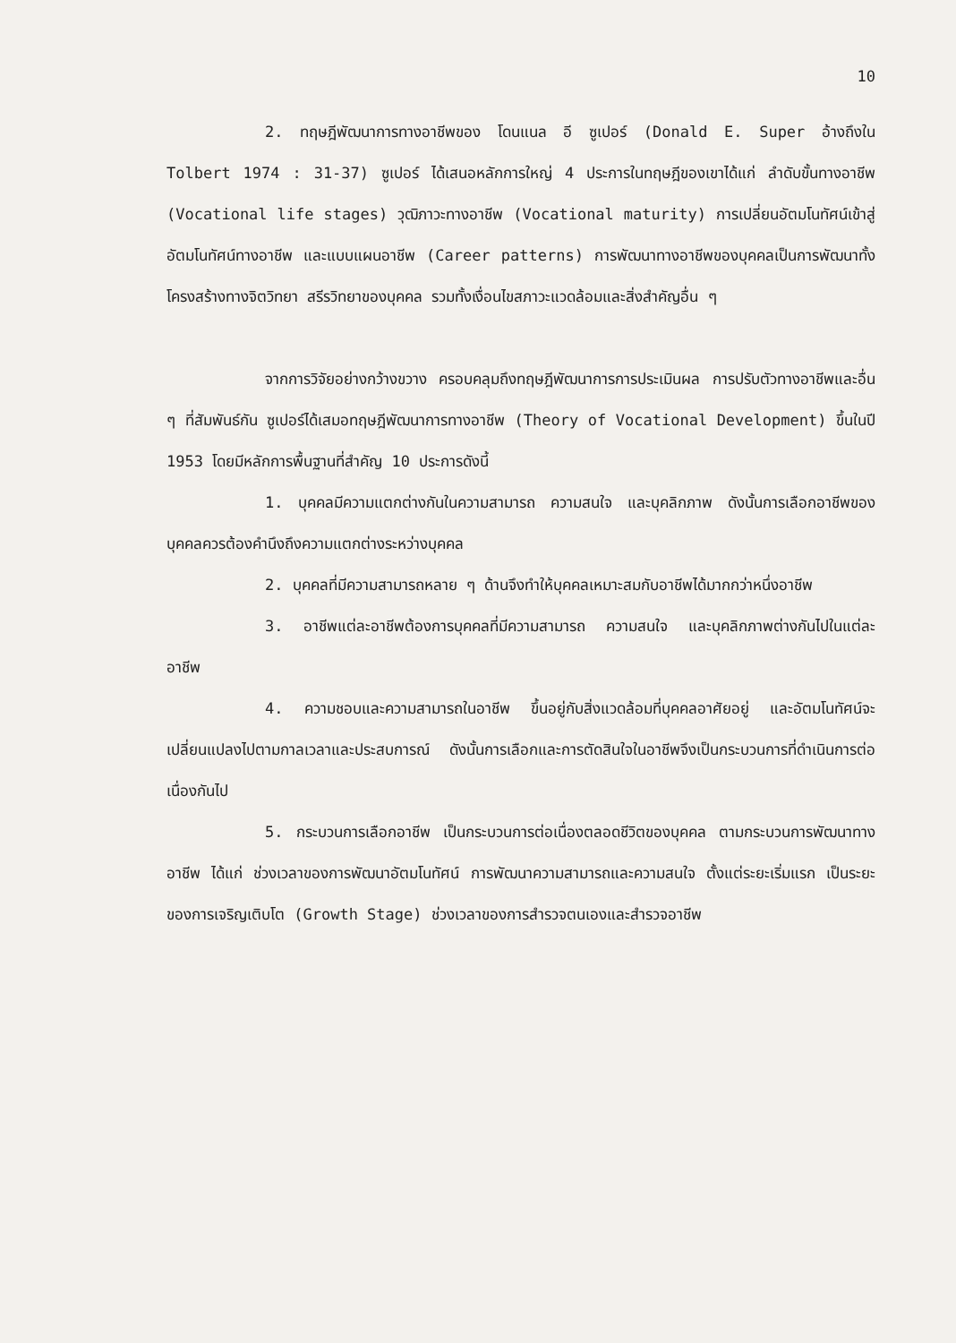10
2. ทฤษฎีพัฒนาการทางอาชีพของ โดนแนล อี ซูเปอร์ (Donald E. Super อ้างถึงใน Tolbert 1974 : 31-37) ซูเปอร์ ได้เสนอหลักการใหญ่ 4 ประการในทฤษฎีของเขาได้แก่ ลำดับขั้นทางอาชีพ (Vocational life stages) วุฒิภาวะทางอาชีพ (Vocational maturity) การเปลี่ยนอัตมโนทัศน์เข้าสู่อัตมโนทัศน์ทางอาชีพ และแบบแผนอาชีพ (Career patterns) การพัฒนาทางอาชีพของบุคคลเป็นการพัฒนาทั้งโครงสร้างทางจิตวิทยา สรีรวิทยาของบุคคล รวมทั้งเงื่อนไขสภาวะแวดล้อมและสิ่งสำคัญอื่น ๆ
จากการวิจัยอย่างกว้างขวาง ครอบคลุมถึงทฤษฎีพัฒนาการการประเมินผล การปรับตัวทางอาชีพและอื่น ๆ ที่สัมพันธ์กัน ซูเปอร์ได้เสมอทฤษฎีพัฒนาการทางอาชีพ (Theory of Vocational Development) ขึ้นในปี 1953 โดยมีหลักการพื้นฐานที่สำคัญ 10 ประการดังนี้
1. บุคคลมีความแตกต่างกันในความสามารถ ความสนใจ และบุคลิกภาพ ดังนั้นการเลือกอาชีพของบุคคลควรต้องคำนึงถึงความแตกต่างระหว่างบุคคล
2. บุคคลที่มีความสามารถหลาย ๆ ด้านจึงทำให้บุคคลเหมาะสมกับอาชีพได้มากกว่าหนึ่งอาชีพ
3. อาชีพแต่ละอาชีพต้องการบุคคลที่มีความสามารถ ความสนใจ และบุคลิกภาพต่างกันไปในแต่ละอาชีพ
4. ความชอบและความสามารถในอาชีพ ขึ้นอยู่กับสิ่งแวดล้อมที่บุคคลอาศัยอยู่ และอัตมโนทัศน์จะเปลี่ยนแปลงไปตามกาลเวลาและประสบการณ์ ดังนั้นการเลือกและการตัดสินใจในอาชีพจึงเป็นกระบวนการที่ดำเนินการต่อเนื่องกันไป
5. กระบวนการเลือกอาชีพ เป็นกระบวนการต่อเนื่องตลอดชีวิตของบุคคล ตามกระบวนการพัฒนาทางอาชีพ ได้แก่ ช่วงเวลาของการพัฒนาอัตมโนทัศน์ การพัฒนาความสามารถและความสนใจ ตั้งแต่ระยะเริ่มแรก เป็นระยะของการเจริญเติบโต (Growth Stage) ช่วงเวลาของการสำรวจตนเองและสำรวจอาชีพ